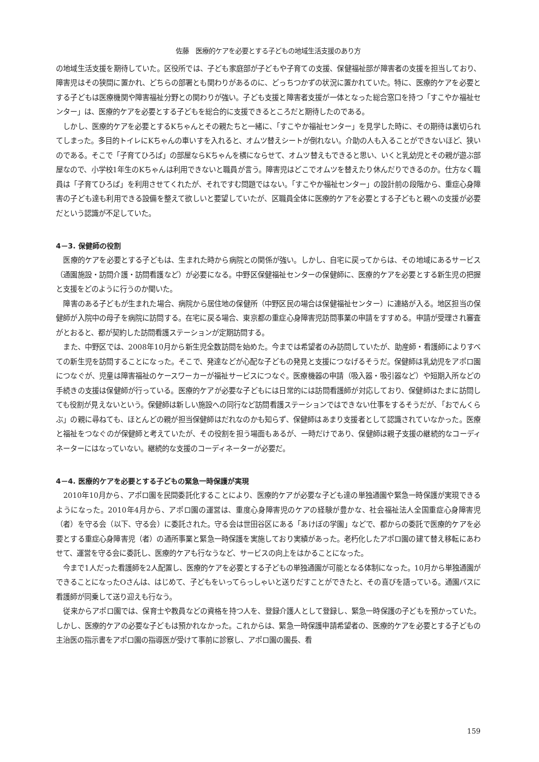佐藤　医療的ケアを必要とする子どもの地域生活支援のあり方
の地域生活支援を期待していた。区役所では、子ども家庭部が子どもや子育ての支援、保健福祉部が障害者の支援を担当しており、障害児はその狭間に置かれ、どちらの部署とも関わりがあるのに、どっちつかずの状況に置かれていた。特に、医療的ケアを必要とする子どもは医療機関や障害福祉分野との関わりが強い。子ども支援と障害者支援が一体となった総合窓口を持つ「すこやか福祉センター」は、医療的ケアを必要とする子どもを総合的に支援できるところだと期待したのである。
しかし、医療的ケアを必要とするKちゃんとその親たちと一緒に、「すこやか福祉センター」を見学した時に、その期待は裏切られてしまった。多目的トイレにKちゃんの車いすを入れると、オムツ替えシートが倒れない。介助の人も入ることができないほど、狭いのである。そこで「子育てひろば」の部屋ならKちゃんを横にならせて、オムツ替えもできると思い、いくと乳幼児とその親が遊ぶ部屋なので、小学校1年生のKちゃんは利用できないと職員が言う。障害児はどこでオムツを替えたり休んだりできるのか。仕方なく職員は「子育てひろば」を利用させてくれたが、それですむ問題ではない。「すこやか福祉センター」の設計前の段階から、重症心身障害の子ども達も利用できる設備を整えて欲しいと要望していたが、区職員全体に医療的ケアを必要とする子どもと親への支援が必要だという認識が不足していた。
4－3. 保健師の役割
医療的ケアを必要とする子どもは、生まれた時から病院との関係が強い。しかし、自宅に戻ってからは、その地域にあるサービス（通園施設・訪問介護・訪問看護など）が必要になる。中野区保健福祉センターの保健師に、医療的ケアを必要とする新生児の把握と支援をどのように行うのか聞いた。
障害のある子どもが生まれた場合、病院から居住地の保健所（中野区民の場合は保健福祉センター）に連絡が入る。地区担当の保健師が入院中の母子を病院に訪問する。在宅に戻る場合、東京都の重症心身障害児訪問事業の申請をすすめる。申請が受理され審査がとおると、都が契約した訪問看護ステーションが定期訪問する。
また、中野区では、2008年10月から新生児全数訪問を始めた。今までは希望者のみ訪問していたが、助産師・看護師によりすべての新生児を訪問することになった。そこで、発達などが心配な子どもの発見と支援につなげるそうだ。保健師は乳幼児をアポロ園につなぐが、児童は障害福祉のケースワーカーが福祉サービスにつなぐ。医療機器の申請（吸入器・吸引器など）や短期入所などの手続きの支援は保健師が行っている。医療的ケアが必要な子どもには日常的には訪問看護師が対応しており、保健師はたまに訪問しても役割が見えないという。保健師は新しい施設への同行など訪問看護ステーションではできない仕事をするそうだが、「おでんくらぶ」の親に尋ねても、ほとんどの親が担当保健師はだれなのかも知らず、保健師はあまり支援者として認識されていなかった。医療と福祉をつなぐのが保健師と考えていたが、その役割を担う場面もあるが、一時だけであり、保健師は親子支援の継続的なコーディネーターにはなっていない。継続的な支援のコーディネーターが必要だ。
4－4. 医療的ケアを必要とする子どもの緊急一時保護が実現
2010年10月から、アポロ園を民間委託化することにより、医療的ケアが必要な子ども達の単独通園や緊急一時保護が実現できるようになった。2010年4月から、アポロ園の運営は、重度心身障害児のケアの経験が豊かな、社会福祉法人全国重症心身障害児（者）を守る会（以下、守る会）に委託された。守る会は世田谷区にある「あけぼの学園」などで、都からの委託で医療的ケアを必要とする重症心身障害児（者）の通所事業と緊急一時保護を実施しており実績があった。老朽化したアポロ園の建て替え移転にあわせて、運営を守る会に委託し、医療的ケアも行なうなど、サービスの向上をはかることになった。
今まで1人だった看護師を2人配置し、医療的ケアを必要とする子どもの単独通園が可能となる体制になった。10月から単独通園ができることになったOさんは、はじめて、子どもをいってらっしゃいと送りだすことができたと、その喜びを語っている。通園バスに看護師が同乗して送り迎えも行なう。
従来からアポロ園では、保育士や教員などの資格を持つ人を、登録介護人として登録し、緊急一時保護の子どもを預かっていた。しかし、医療的ケアの必要な子どもは預かれなかった。これからは、緊急一時保護申請希望者の、医療的ケアを必要とする子どもの主治医の指示書をアポロ園の指導医が受けて事前に診察し、アポロ園の園長、看
159